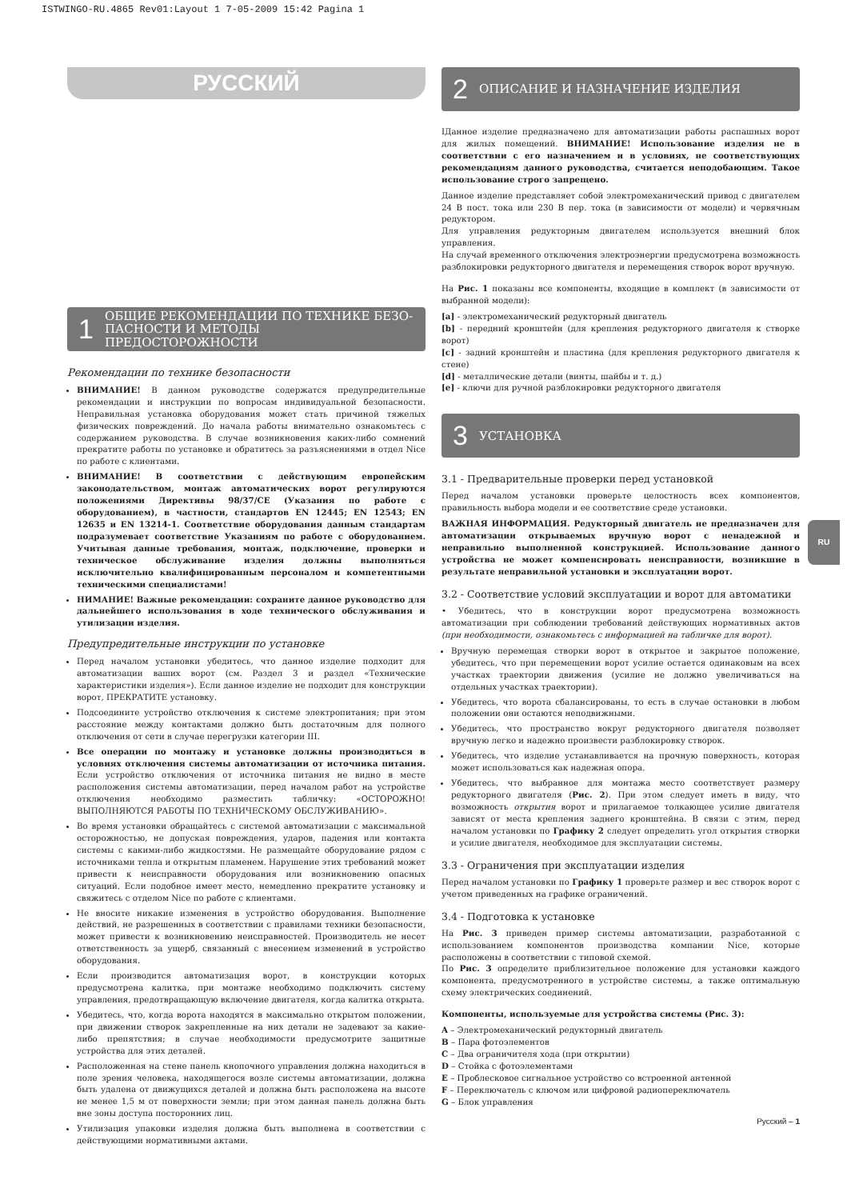ISTWINGO-RU.4865 Rev01:Layout 1 7-05-2009 15:42 Pagina 1
РУССКИЙ
1 ОБЩИЕ РЕКОМЕНДАЦИИ ПО ТЕХНИКЕ БЕЗО-ПАСНОСТИ И МЕТОДЫ ПРЕДОСТОРОЖНОСТИ
Рекомендации по технике безопасности
ВНИМАНИЕ! В данном руководстве содержатся предупредительные рекомендации и инструкции по вопросам индивидуальной безопасности. Неправильная установка оборудования может стать причиной тяжелых физических повреждений. До начала работы внимательно ознакомьтесь с содержанием руководства. В случае возникновения каких-либо сомнений прекратите работы по установке и обратитесь за разъяснениями в отдел Nice по работе с клиентами.
ВНИМАНИЕ! В соответствии с действующим европейским законодательством, монтаж автоматических ворот регулируются положениями Директивы 98/37/CE (Указания по работе с оборудованием), в частности, стандартов EN 12445; EN 12543; EN 12635 и EN 13214-1. Соответствие оборудования данным стандартам подразумевает соответствие Указаниям по работе с оборудованием. Учитывая данные требования, монтаж, подключение, проверки и техническое обслуживание изделия должны выполняться исключительно квалифицированным персоналом и компетентными техническими специалистами!
НИМАНИЕ! Важные рекомендации: сохраните данное руководство для дальнейшего использования в ходе технического обслуживания и утилизации изделия.
Предупредительные инструкции по установке
Перед началом установки убедитесь, что данное изделие подходит для автоматизации ваших ворот (см. Раздел 3 и раздел «Технические характеристики изделия»). Если данное изделие не подходит для конструкции ворот, ПРЕКРАТИТЕ установку.
Подсоедините устройство отключения к системе электропитания; при этом расстояние между контактами должно быть достаточным для полного отключения от сети в случае перегрузки категории III.
Все операции по монтажу и установке должны производиться в условиях отключения системы автоматизации от источника питания. Если устройство отключения от источника питания не видно в месте расположения системы автоматизации, перед началом работ на устройстве отключения необходимо разместить табличку: «ОСТОРОЖНО! ВЫПОЛНЯЮТСЯ РАБОТЫ ПО ТЕХНИЧЕСКОМУ ОБСЛУЖИВАНИЮ».
Во время установки обращайтесь с системой автоматизации с максимальной осторожностью, не допуская повреждения, ударов, падения или контакта системы с какими-либо жидкостями. Не размещайте оборудование рядом с источниками тепла и открытым пламенем. Нарушение этих требований может привести к неисправности оборудования или возникновению опасных ситуаций. Если подобное имеет место, немедленно прекратите установку и свяжитесь с отделом Nice по работе с клиентами.
Не вносите никакие изменения в устройство оборудования. Выполнение действий, не разрешенных в соответствии с правилами техники безопасности, может привести к возникновению неисправностей. Производитель не несет ответственность за ущерб, связанный с внесением изменений в устройство оборудования.
Если производится автоматизация ворот, в конструкции которых предусмотрена калитка, при монтаже необходимо подключить систему управления, предотвращающую включение двигателя, когда калитка открыта.
Убедитесь, что, когда ворота находятся в максимально открытом положении, при движении створок закрепленные на них детали не задевают за какие-либо препятствия; в случае необходимости предусмотрите защитные устройства для этих деталей.
Расположенная на стене панель кнопочного управления должна находиться в поле зрения человека, находящегося возле системы автоматизации, должна быть удалена от движущихся деталей и должна быть расположена на высоте не менее 1,5 м от поверхности земли; при этом данная панель должна быть вне зоны доступа посторонних лиц.
Утилизация упаковки изделия должна быть выполнена в соответствии с действующими нормативными актами.
2 ОПИСАНИЕ И НАЗНАЧЕНИЕ ИЗДЕЛИЯ
IДанное изделие предназначено для автоматизации работы распашных ворот для жилых помещений. ВНИМАНИЕ! Использование изделия не в соответствии с его назначением и в условиях, не соответствующих рекомендациям данного руководства, считается неподобающим. Такое использование строго запрещено.
Данное изделие представляет собой электромеханический привод с двигателем 24 В пост. тока или 230 В пер. тока (в зависимости от модели) и червячным редуктором.
Для управления редукторным двигателем используется внешний блок управления.
На случай временного отключения электроэнергии предусмотрена возможность разблокировки редукторного двигателя и перемещения створок ворот вручную.
На Рис. 1 показаны все компоненты, входящие в комплект (в зависимости от выбранной модели):
[a] - электромеханический редукторный двигатель
[b] - передний кронштейн (для крепления редукторного двигателя к створке ворот)
[c] - задний кронштейн и пластина (для крепления редукторного двигателя к стене)
[d] - металлические детали (винты, шайбы и т. д.)
[e] - ключи для ручной разблокировки редукторного двигателя
3 УСТАНОВКА
3.1 - Предварительные проверки перед установкой
Перед началом установки проверьте целостность всех компонентов, правильность выбора модели и ее соответствие среде установки.
ВАЖНАЯ ИНФОРМАЦИЯ. Редукторный двигатель не предназначен для автоматизации открываемых вручную ворот с ненадежной и неправильно выполненной конструкцией. Использование данного устройства не может компенсировать неисправности, возникшие в результате неправильной установки и эксплуатации ворот.
3.2 - Соответствие условий эксплуатации и ворот для автоматики
• Убедитесь, что в конструкции ворот предусмотрена возможность автоматизации при соблюдении требований действующих нормативных актов (при необходимости, ознакомьтесь с информацией на табличке для ворот).
Вручную перемещая створки ворот в открытое и закрытое положение, убедитесь, что при перемещении ворот усилие остается одинаковым на всех участках траектории движения (усилие не должно увеличиваться на отдельных участках траектории).
Убедитесь, что ворота сбалансированы, то есть в случае остановки в любом положении они остаются неподвижными.
Убедитесь, что пространство вокруг редукторного двигателя позволяет вручную легко и надежно произвести разблокировку створок.
Убедитесь, что изделие устанавливается на прочную поверхность, которая может использоваться как надежная опора.
Убедитесь, что выбранное для монтажа место соответствует размеру редукторного двигателя (Рис. 2). При этом следует иметь в виду, что возможность открытия ворот и прилагаемое толкающее усилие двигателя зависят от места крепления заднего кронштейна. В связи с этим, перед началом установки по Графику 2 следует определить угол открытия створки и усилие двигателя, необходимое для эксплуатации системы.
3.3 - Ограничения при эксплуатации изделия
Перед началом установки по Графику 1 проверьте размер и вес створок ворот с учетом приведенных на графике ограничений.
3.4 - Подготовка к установке
На Рис. 3 приведен пример системы автоматизации, разработанной с использованием компонентов производства компании Nice, которые расположены в соответствии с типовой схемой.
По Рис. 3 определите приблизительное положение для установки каждого компонента, предусмотренного в устройстве системы, а также оптимальную схему электрических соединений.
Компоненты, используемые для устройства системы (Рис. 3):
A – Электромеханический редукторный двигатель
B – Пара фотоэлементов
C – Два ограничителя хода (при открытии)
D – Стойка с фотоэлементами
E – Проблесковое сигнальное устройство со встроенной антенной
F – Переключатель с ключом или цифровой радиопереключатель
G – Блок управления
Русский – 1
RU